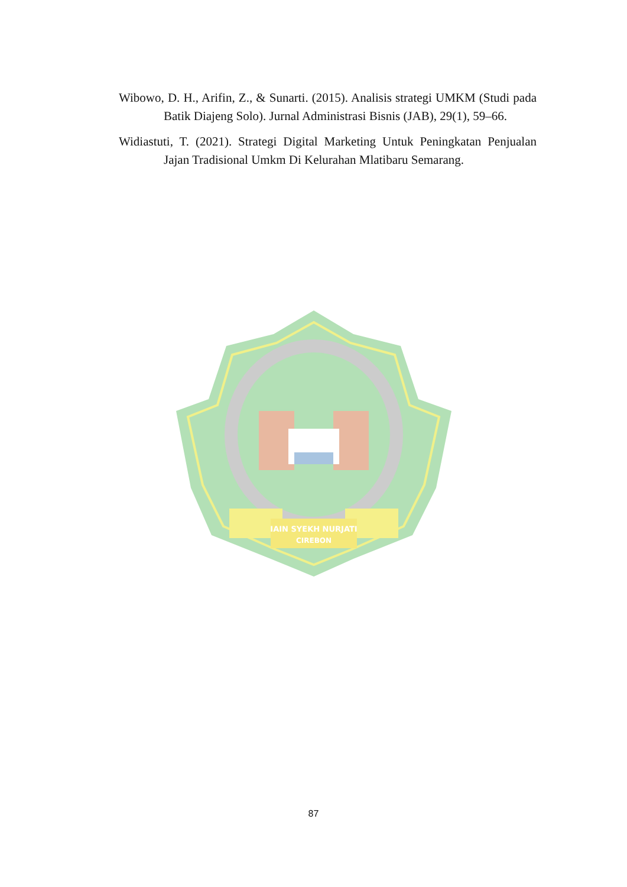Wibowo, D. H., Arifin, Z., & Sunarti. (2015). Analisis strategi UMKM (Studi pada Batik Diajeng Solo). Jurnal Administrasi Bisnis (JAB), 29(1), 59–66.
Widiastuti, T. (2021). Strategi Digital Marketing Untuk Peningkatan Penjualan Jajan Tradisional Umkm Di Kelurahan Mlatibaru Semarang.
IAIN SYEKH NURJATI
CIREBON
87